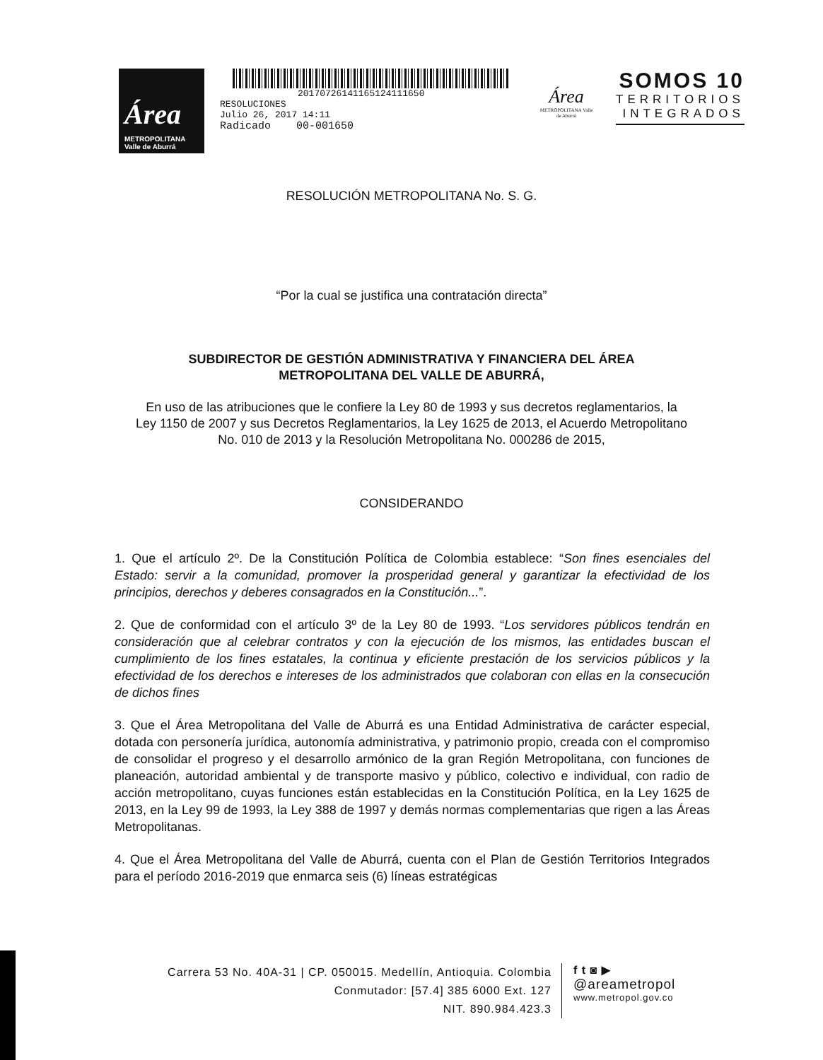Área
METROPOLITANA
Valle de Aburrá
20170726141165124111650
RESOLUCIONES
Julio 26, 2017 14:11
Radicado 00-001650
Área
METROPOLITANA Valle de Aburrá
SOMOS 10
TERRITORIOS
INTEGRADOS
RESOLUCIÓN METROPOLITANA No. S. G.
“Por la cual se justifica una contratación directa”
SUBDIRECTOR DE GESTIÓN ADMINISTRATIVA Y FINANCIERA DEL ÁREA
METROPOLITANA DEL VALLE DE ABURRÁ,
En uso de las atribuciones que le confiere la Ley 80 de 1993 y sus decretos reglamentarios, la Ley 1150 de 2007 y sus Decretos Reglamentarios, la Ley 1625 de 2013, el Acuerdo Metropolitano No. 010 de 2013 y la Resolución Metropolitana No. 000286 de 2015,
CONSIDERANDO
1. Que el artículo 2º. De la Constitución Política de Colombia establece: “Son fines esenciales del Estado: servir a la comunidad, promover la prosperidad general y garantizar la efectividad de los principios, derechos y deberes consagrados en la Constitución...”.
2. Que de conformidad con el artículo 3º de la Ley 80 de 1993. “Los servidores públicos tendrán en consideración que al celebrar contratos y con la ejecución de los mismos, las entidades buscan el cumplimiento de los fines estatales, la continua y eficiente prestación de los servicios públicos y la efectividad de los derechos e intereses de los administrados que colaboran con ellas en la consecución de dichos fines
3. Que el Área Metropolitana del Valle de Aburrá es una Entidad Administrativa de carácter especial, dotada con personería jurídica, autonomía administrativa, y patrimonio propio, creada con el compromiso de consolidar el progreso y el desarrollo armónico de la gran Región Metropolitana, con funciones de planeación, autoridad ambiental y de transporte masivo y público, colectivo e individual, con radio de acción metropolitano, cuyas funciones están establecidas en la Constitución Política, en la Ley 1625 de 2013, en la Ley 99 de 1993, la Ley 388 de 1997 y demás normas complementarias que rigen a las Áreas Metropolitanas.
4. Que el Área Metropolitana del Valle de Aburrá, cuenta con el Plan de Gestión Territorios Integrados para el período 2016-2019 que enmarca seis (6) líneas estratégicas
Carrera 53 No. 40A-31 | CP. 050015. Medellín, Antioquia. Colombia
Conmutador: [57.4] 385 6000 Ext. 127
NIT. 890.984.423.3
f t ◙ ▶
@areametropol
www.metropol.gov.co